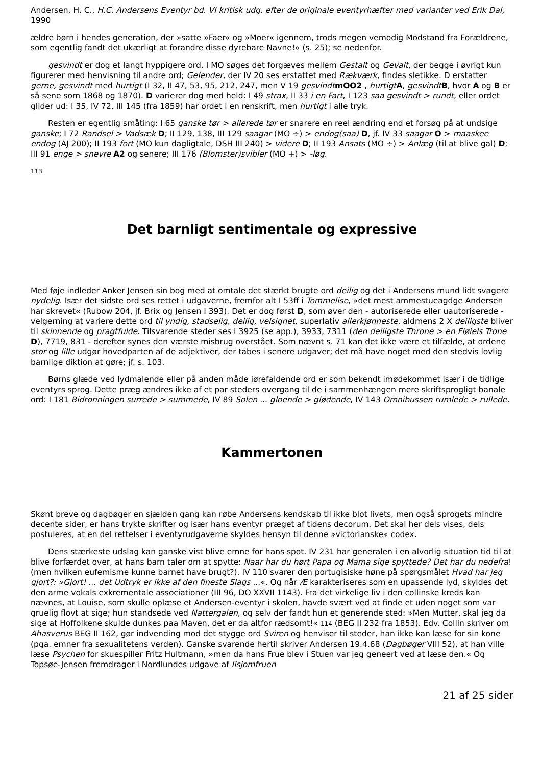Andersen, H. C., H.C. Andersens Eventyr bd. VI kritisk udg. efter de originale eventyrhæfter med varianter ved Erik Dal, 1990
ældre børn i hendes generation, der »satte »Faer« og »Moer« igennem, trods megen vemodig Modstand fra Forældrene, som egentlig fandt det ukærligt at forandre disse dyrebare Navne!« (s. 25); se nedenfor.
gesvindt er dog et langt hyppigere ord. I MO søges det forgæves mellem Gestalt og Gevalt, der begge i øvrigt kun figurerer med henvisning til andre ord; Gelender, der IV 20 ses erstattet med Rækværk, findes sletikke. D erstatter gerne, gesvindt med hurtigt (I 32, II 47, 53, 95, 212, 247, men V 19 gesvindt mOO2 , hurtigt A, gesvindt B, hvor A og B er så sene som 1868 og 1870). D varierer dog med held: I 49 strax, II 33 i en Fart, I 123 saa gesvindt > rundt, eller ordet glider ud: I 35, IV 72, III 145 (fra 1859) har ordet i en renskrift, men hurtigt i alle tryk.
Resten er egentlig småting: I 65 ganske tør > allerede tør er snarere en reel ændring end et forsøg på at undsige ganske; I 72 Randsel > Vadsæk D; II 129, 138, III 129 saagar (MO ÷) > endog(saa) D, jf. IV 33 saagar O > maaskee endog (AJ 200); II 193 fort (MO kun dagligtale, DSH III 240) > videre D; II 193 Ansats (MO ÷) > Anlæg (til at blive gal) D; III 91 enge > snevre A2 og senere; III 176 (Blomster)svibler (MO +) > -løg.
113
Det barnligt sentimentale og expressive
Med føje indleder Anker Jensen sin bog med at omtale det stærkt brugte ord deilig og det i Andersens mund lidt svagere nydelig. Især det sidste ord ses rettet i udgaverne, fremfor alt I 53ff i Tommelise, »det mest ammestueagdge Andersen har skrevet« (Rubow 204, jf. Brix og Jensen I 393). Det er dog først D, som øver den - autoriserede eller uautoriserede - velgerning at variere dette ord til yndig, stadselig, deilig, velsignet, superlativ allerkjønneste, aldmens 2 X deiligste bliver til skinnende og pragtfulde. Tilsvarende steder ses I 3925 (se app.), 3933, 7311 (den deiligste Throne > en Fløiels Trone D), 7719, 831 - derefter synes den værste misbrug overstået. Som nævnt s. 71 kan det ikke være et tilfælde, at ordene stor og lille udgør hovedparten af de adjektiver, der tabes i senere udgaver; det må have noget med den stedvis lovlig barnlige diktion at gøre; jf. s. 103.
Børns glæde ved lydmalende eller på anden måde iørefaldende ord er som bekendt imødekommet især i de tidlige eventyrs sprog. Dette præg ændres ikke af et par steders overgang til de i sammenhængen mere skriftsprogligt banale ord: I 181 Bidronningen surrede > summede, IV 89 Solen ... gloende > glødende, IV 143 Omnibussen rumlede > rullede.
Kammertonen
Skønt breve og dagbøger en sjælden gang kan røbe Andersens kendskab til ikke blot livets, men også sprogets mindre decente sider, er hans trykte skrifter og især hans eventyr præget af tidens decorum. Det skal her dels vises, dels postuleres, at en del rettelser i eventyrudgaverne skyldes hensyn til denne »victorianske« codex.
Dens stærkeste udslag kan ganske vist blive emne for hans spot. IV 231 har generalen i en alvorlig situation tid til at blive forfærdet over, at hans barn taler om at spytte: Naar har du hørt Papa og Mama sige spyttede? Det har du nedefra! (men hvilken eufemisme kunne barnet have brugt?). IV 110 svarer den portugisiske høne på spørgsmålet Hvad har jeg gjort?: »Gjort! ... det Udtryk er ikke af den fineste Slags ...«. Og når Æ karakteriseres som en upassende lyd, skyldes det den arme vokals exkrementale associationer (III 96, DO XXVII 1143). Fra det virkelige liv i den collinske kreds kan nævnes, at Louise, som skulle oplæse et Andersen-eventyr i skolen, havde svært ved at finde et uden noget som var gruelig flovt at sige; hun standsede ved Nattergalen, og selv der fandt hun et generende sted: »Men Mutter, skal jeg da sige at Hoffolkene skulde dunkes paa Maven, det er da altfor rædsomt!« 114 (BEG II 232 fra 1853). Edv. Collin skriver om Ahasverus BEG II 162, gør indvending mod det stygge ord Sviren og henviser til steder, han ikke kan læse for sin kone (pga. emner fra sexualitetens verden). Ganske svarende hertil skriver Andersen 19.4.68 (Dagbøger VIII 52), at han ville læse Psychen for skuespiller Fritz Hultmann, »men da hans Frue blev i Stuen var jeg geneert ved at læse den.« Og Topsøe-Jensen fremdrager i Nordlundes udgave af Iisjomfruen
21 af 25 sider